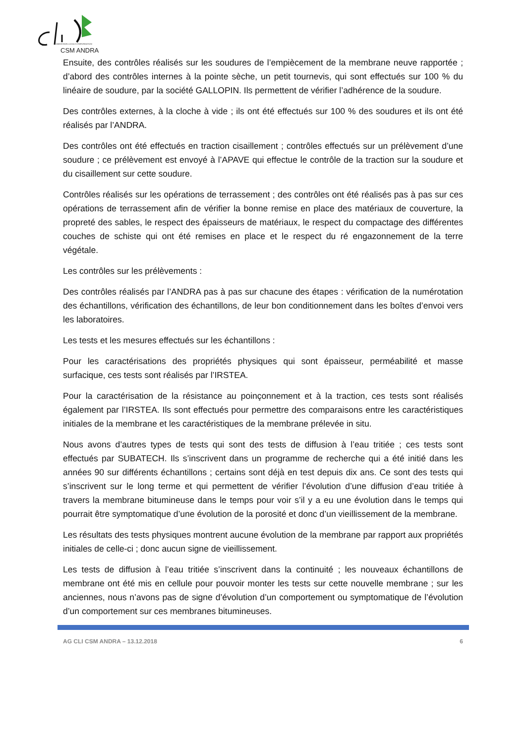COMMISSION LOCALE D'INFORMATION
CSM ANDRA
Ensuite, des contrôles réalisés sur les soudures de l’empiècement de la membrane neuve rapportée ; d’abord des contrôles internes à la pointe sèche, un petit tournevis, qui sont effectués sur 100 % du linéaire de soudure, par la société GALLOPIN. Ils permettent de vérifier l’adhérence de la soudure.
Des contrôles externes, à la cloche à vide ; ils ont été effectués sur 100 % des soudures et ils ont été réalisés par l’ANDRA.
Des contrôles ont été effectués en traction cisaillement ; contrôles effectués sur un prélèvement d’une soudure ; ce prélèvement est envoyé à l’APAVE qui effectue le contrôle de la traction sur la soudure et du cisaillement sur cette soudure.
Contrôles réalisés sur les opérations de terrassement ; des contrôles ont été réalisés pas à pas sur ces opérations de terrassement afin de vérifier la bonne remise en place des matériaux de couverture, la propreté des sables, le respect des épaisseurs de matériaux, le respect du compactage des différentes couches de schiste qui ont été remises en place et le respect du ré engazonnement de la terre végétale.
Les contrôles sur les prélèvements :
Des contrôles réalisés par l’ANDRA pas à pas sur chacune des étapes : vérification de la numérotation des échantillons, vérification des échantillons, de leur bon conditionnement dans les boîtes d’envoi vers les laboratoires.
Les tests et les mesures effectués sur les échantillons :
Pour les caractérisations des propriétés physiques qui sont épaisseur, perméabilité et masse surfacique, ces tests sont réalisés par l’IRSTEA.
Pour la caractérisation de la résistance au poinçonnement et à la traction, ces tests sont réalisés également par l’IRSTEA. Ils sont effectués pour permettre des comparaisons entre les caractéristiques initiales de la membrane et les caractéristiques de la membrane prélevée in situ.
Nous avons d’autres types de tests qui sont des tests de diffusion à l’eau tritiée ; ces tests sont effectués par SUBATECH. Ils s’inscrivent dans un programme de recherche qui a été initié dans les années 90 sur différents échantillons ; certains sont déjà en test depuis dix ans. Ce sont des tests qui s’inscrivent sur le long terme et qui permettent de vérifier l’évolution d’une diffusion d’eau tritiée à travers la membrane bitumineuse dans le temps pour voir s’il y a eu une évolution dans le temps qui pourrait être symptomatique d’une évolution de la porosité et donc d’un vieillissement de la membrane.
Les résultats des tests physiques montrent aucune évolution de la membrane par rapport aux propriétés initiales de celle-ci ; donc aucun signe de vieillissement.
Les tests de diffusion à l’eau tritiée s’inscrivent dans la continuité ; les nouveaux échantillons de membrane ont été mis en cellule pour pouvoir monter les tests sur cette nouvelle membrane ; sur les anciennes, nous n’avons pas de signe d’évolution d’un comportement ou symptomatique de l’évolution d’un comportement sur ces membranes bitumineuses.
AG CLI CSM ANDRA – 13.12.2018 6